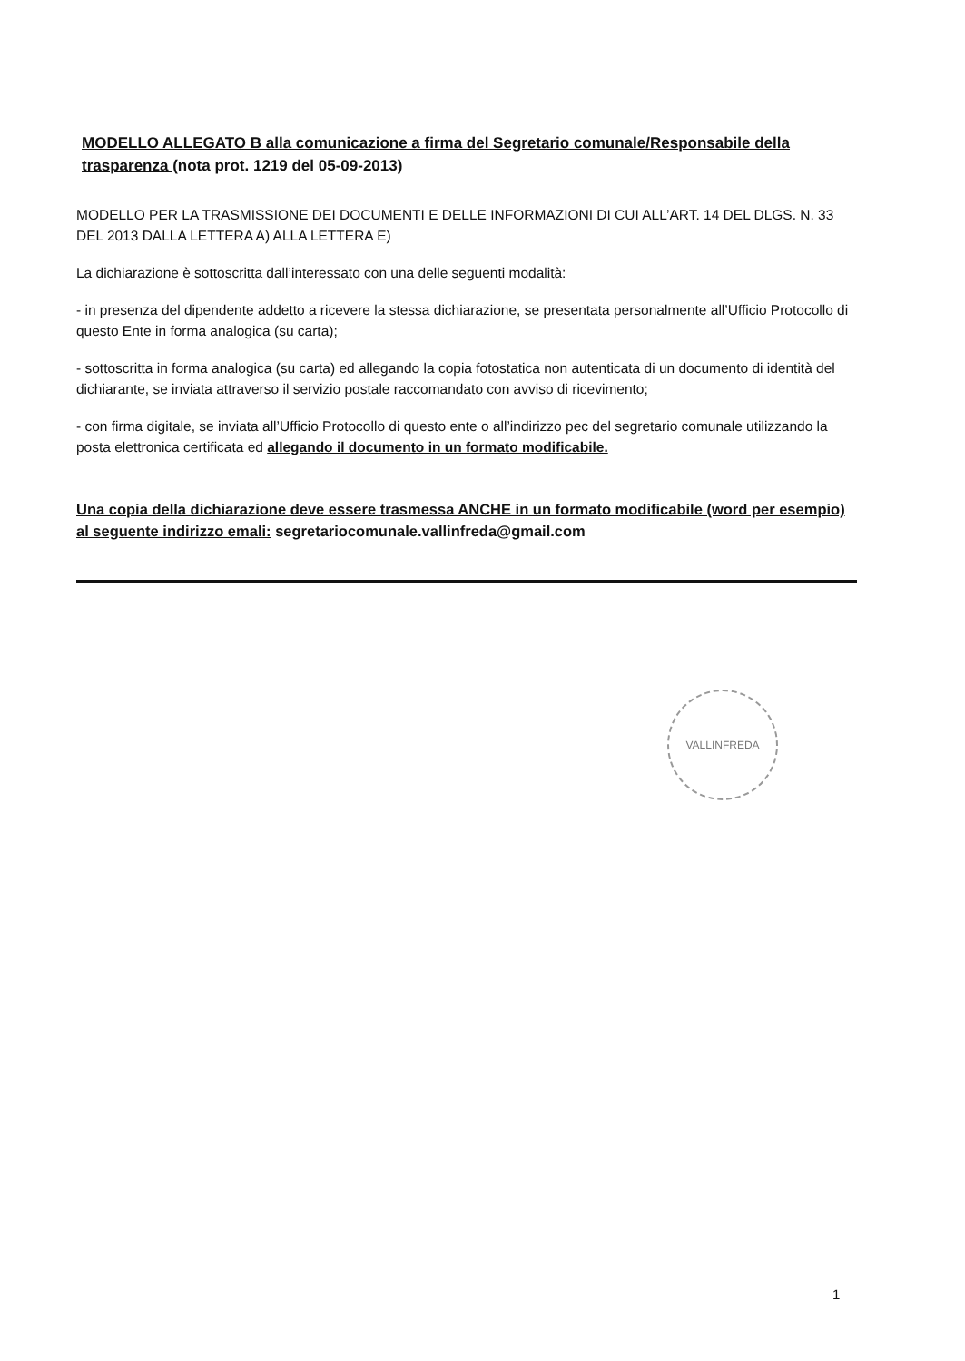MODELLO ALLEGATO B alla comunicazione a firma del Segretario comunale/Responsabile della trasparenza (nota prot. 1219 del 05-09-2013)
MODELLO PER LA TRASMISSIONE DEI DOCUMENTI E DELLE INFORMAZIONI DI CUI ALL’ART. 14 DEL DLGS. N. 33 DEL 2013 DALLA LETTERA A) ALLA LETTERA E)
La dichiarazione è sottoscritta dall’interessato con una delle seguenti modalità:
- in presenza del dipendente addetto a ricevere la stessa dichiarazione, se presentata personalmente all’Ufficio Protocollo di questo Ente in forma analogica (su carta);
- sottoscritta in forma analogica (su carta) ed allegando la copia fotostatica non autenticata di un documento di identità del dichiarante, se inviata attraverso il servizio postale raccomandato con avviso di ricevimento;
- con firma digitale, se inviata all’Ufficio Protocollo di questo ente o all’indirizzo pec del segretario comunale utilizzando la posta elettronica certificata ed allegando il documento in un formato modificabile.
Una copia della dichiarazione deve essere trasmessa ANCHE in un formato modificabile (word per esempio) al seguente indirizzo emali: segretariocomunale.vallinfreda@gmail.com
VALLINFREDA
1